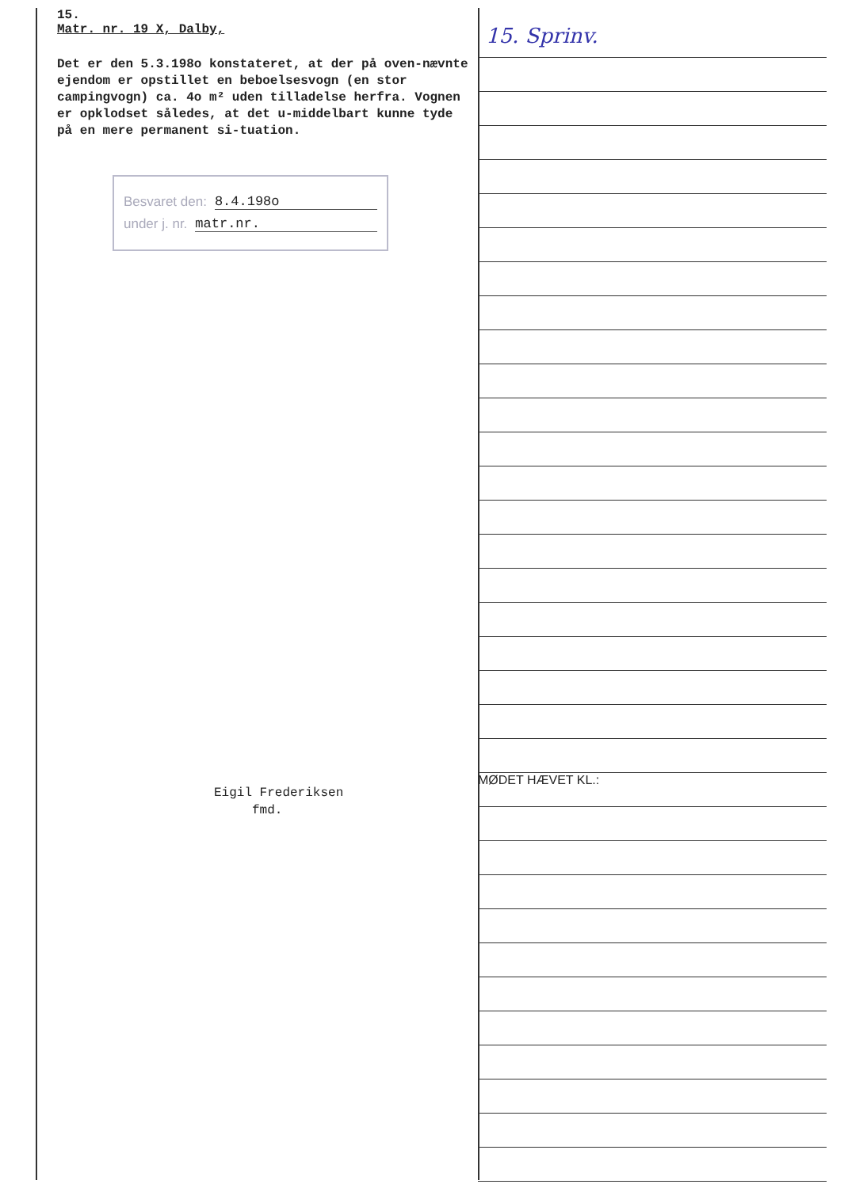15.
Matr. nr. 19 X, Dalby,
Det er den 5.3.198o konstateret, at der på oven-nævnte ejendom er opstillet en beboelsesvogn (en stor campingvogn) ca. 4o m² uden tilladelse herfra. Vognen er opklodset således, at det u-middelbart kunne tyde på en mere permanent si-tuation.
Besvaret den: 8.4.198o
under j. nr. matr.nr.
Eigil Frederiksen
fmd.
15. Sprinv.
MØDET HÆVET KL.: